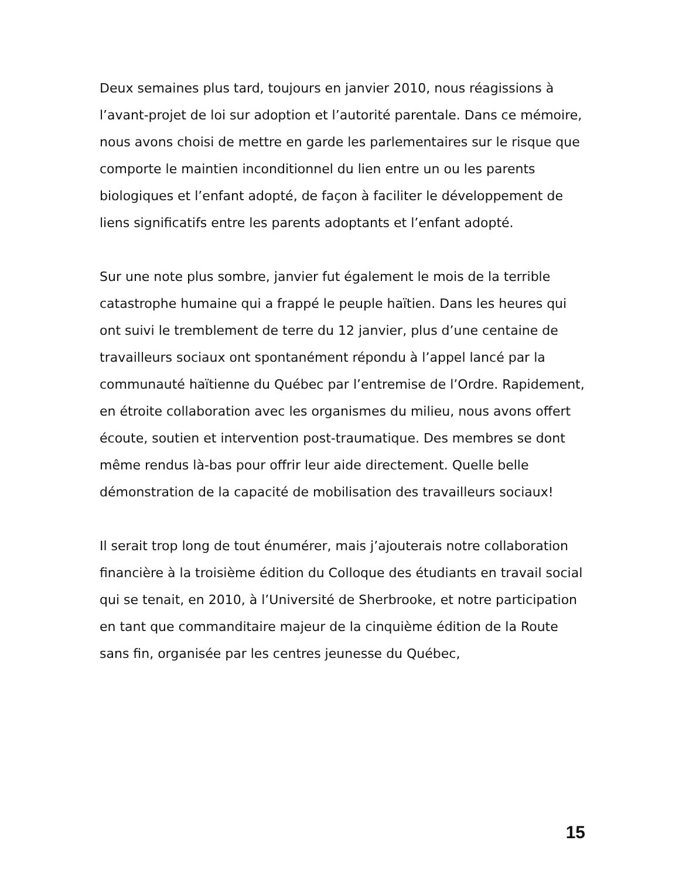Deux semaines plus tard, toujours en janvier 2010, nous réagissions à l’avant-projet de loi sur adoption et l’autorité parentale. Dans ce mémoire, nous avons choisi de mettre en garde les parlementaires sur le risque que comporte le maintien inconditionnel du lien entre un ou les parents biologiques et l’enfant adopté, de façon à faciliter le développement de liens significatifs entre les parents adoptants et l’enfant adopté.
Sur une note plus sombre, janvier fut également le mois de la terrible catastrophe humaine qui a frappé le peuple haïtien. Dans les heures qui ont suivi le tremblement de terre du 12 janvier, plus d’une centaine de travailleurs sociaux ont spontanément répondu à l’appel lancé par la communauté haïtienne du Québec par l’entremise de l’Ordre. Rapidement, en étroite collaboration avec les organismes du milieu, nous avons offert écoute, soutien et intervention post-traumatique. Des membres se dont même rendus là-bas pour offrir leur aide directement. Quelle belle démonstration de la capacité de mobilisation des travailleurs sociaux!
Il serait trop long de tout énumérer, mais j’ajouterais notre collaboration financière à la troisième édition du Colloque des étudiants en travail social qui se tenait, en 2010, à l’Université de Sherbrooke, et notre participation en tant que commanditaire majeur de la cinquième édition de la Route sans fin, organisée par les centres jeunesse du Québec,
15